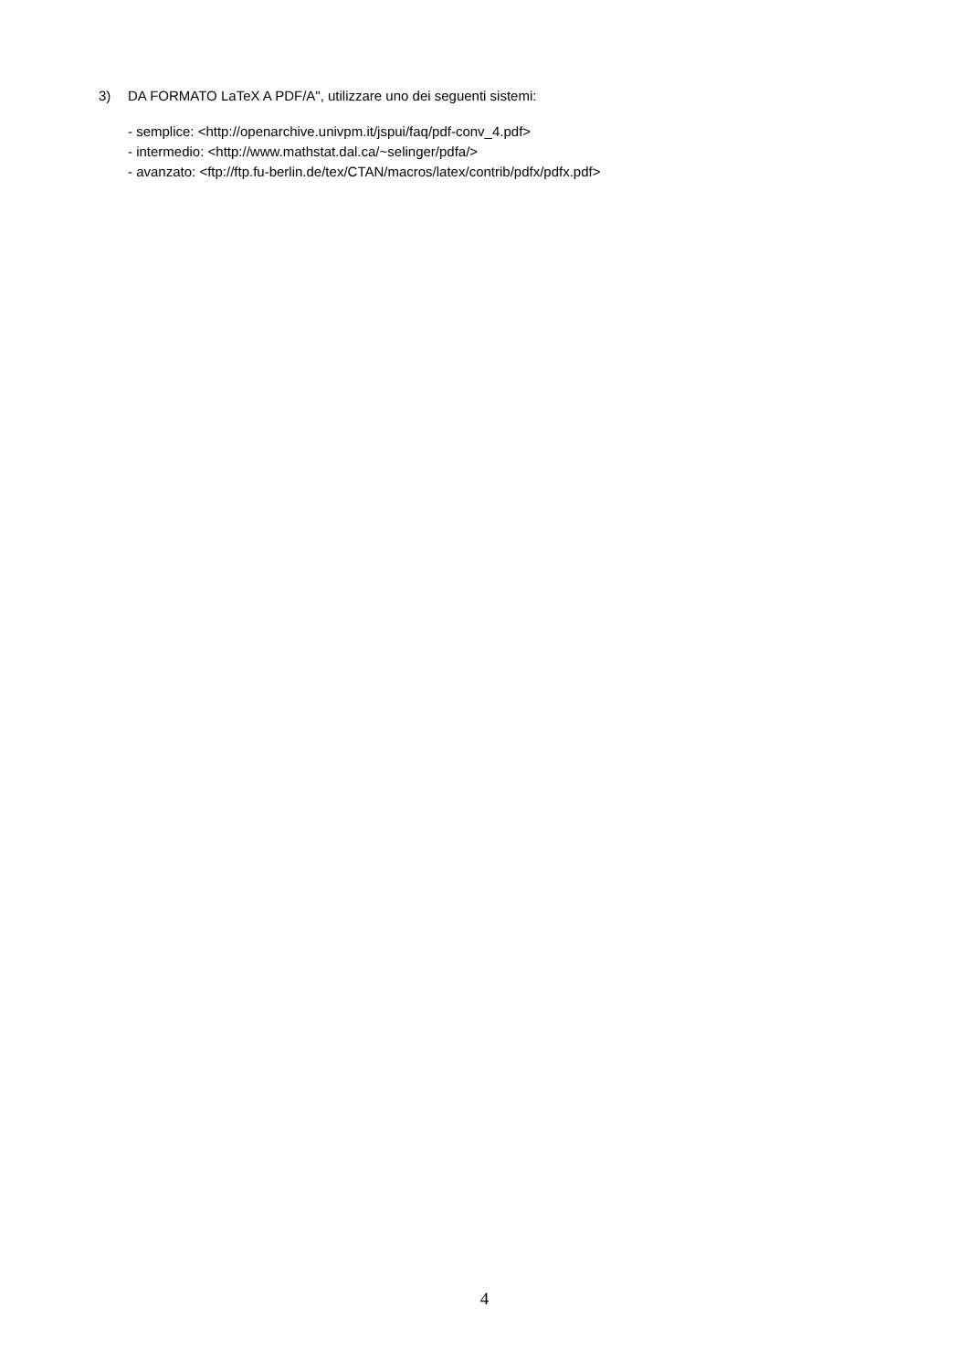3) DA FORMATO LaTeX A PDF/A", utilizzare uno dei seguenti sistemi:
- semplice: <http://openarchive.univpm.it/jspui/faq/pdf-conv_4.pdf>
- intermedio: <http://www.mathstat.dal.ca/~selinger/pdfa/>
- avanzato: <ftp://ftp.fu-berlin.de/tex/CTAN/macros/latex/contrib/pdfx/pdfx.pdf>
4